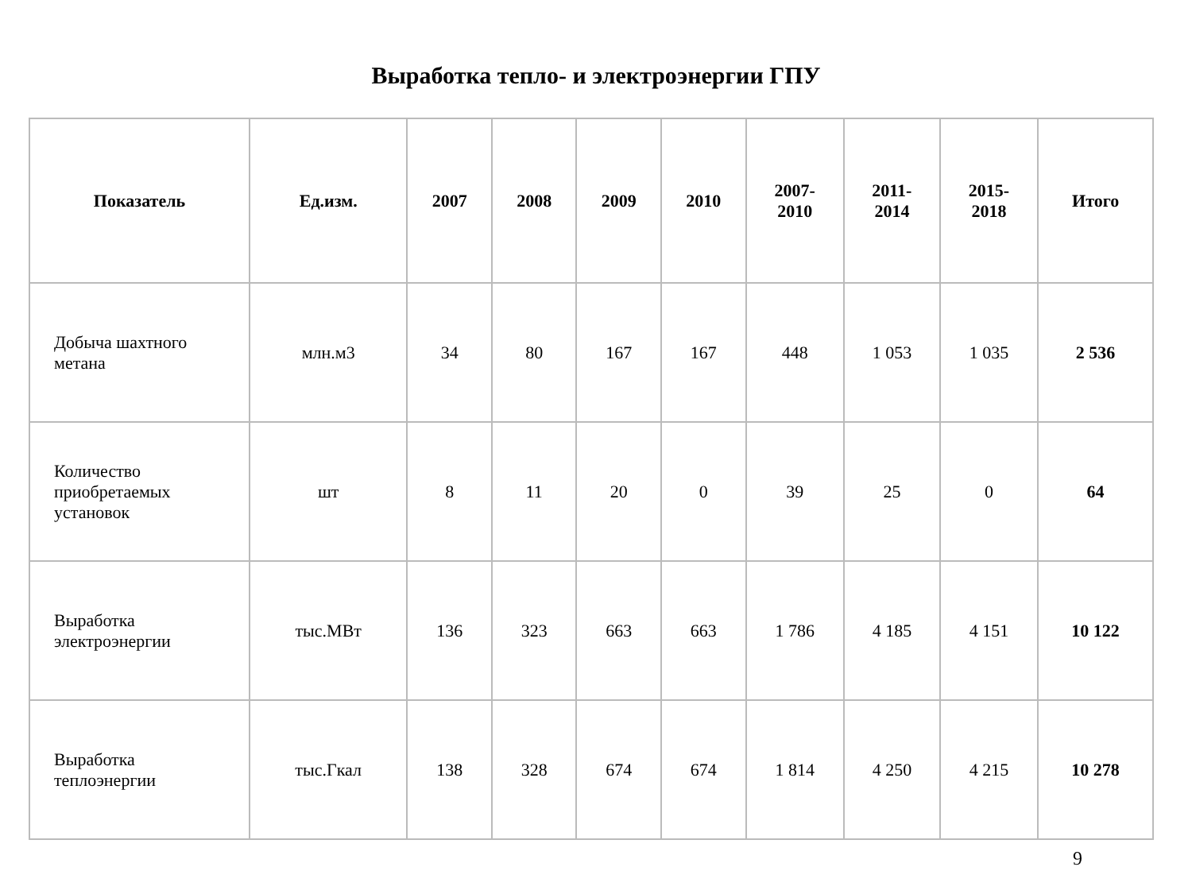Выработка тепло- и электроэнергии ГПУ
| Показатель | Ед.изм. | 2007 | 2008 | 2009 | 2010 | 2007- 2010 | 2011- 2014 | 2015- 2018 | Итого |
| --- | --- | --- | --- | --- | --- | --- | --- | --- | --- |
| Добыча шахтного метана | млн.м3 | 34 | 80 | 167 | 167 | 448 | 1 053 | 1 035 | 2 536 |
| Количество приобретаемых установок | шт | 8 | 11 | 20 | 0 | 39 | 25 | 0 | 64 |
| Выработка электроэнергии | тыс.МВт | 136 | 323 | 663 | 663 | 1 786 | 4 185 | 4 151 | 10 122 |
| Выработка теплоэнергии | тыс.Гкал | 138 | 328 | 674 | 674 | 1 814 | 4 250 | 4 215 | 10 278 |
9